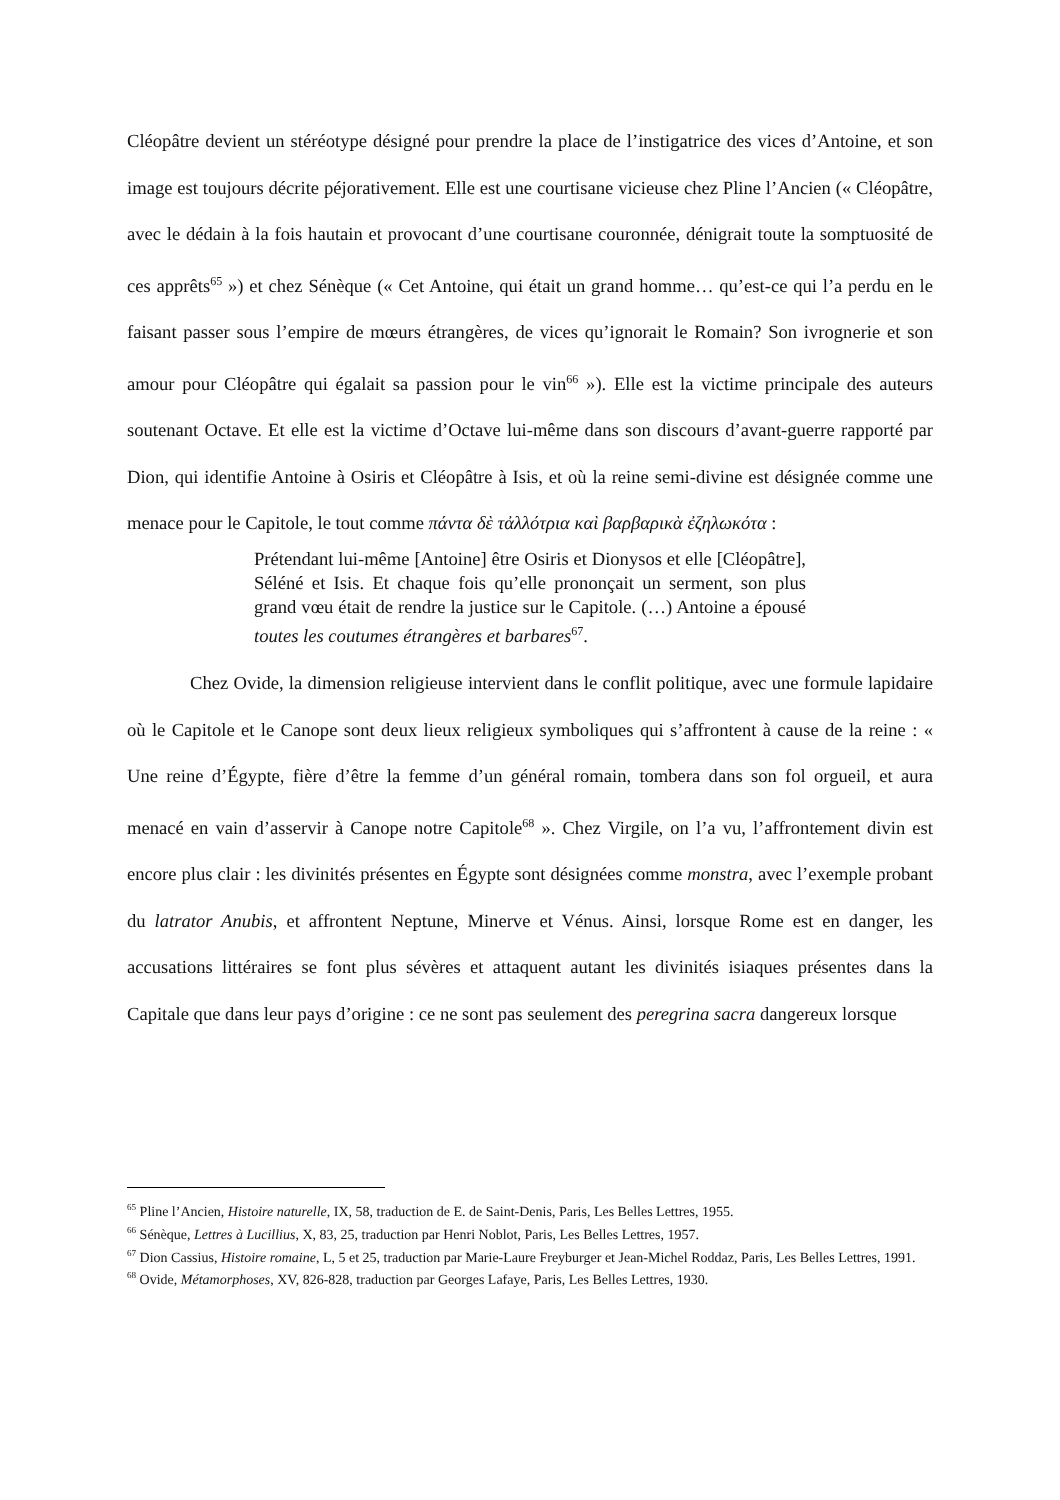Cléopâtre devient un stéréotype désigné pour prendre la place de l’instigatrice des vices d’Antoine, et son image est toujours décrite péjorativement. Elle est une courtisane vicieuse chez Pline l’Ancien (« Cléopâtre, avec le dédain à la fois hautain et provocant d’une courtisane couronnée, dénigrait toute la somptuosité de ces apprêts<sup>65</sup> ») et chez Sénèque (« Cet Antoine, qui était un grand homme… qu’est-ce qui l’a perdu en le faisant passer sous l’empire de mœurs étrangères, de vices qu’ignorait le Romain? Son ivrognerie et son amour pour Cléopâtre qui égalait sa passion pour le vin<sup>66</sup> »). Elle est la victime principale des auteurs soutenant Octave. Et elle est la victime d’Octave lui-même dans son discours d’avant-guerre rapporté par Dion, qui identifie Antoine à Osiris et Cléopâtre à Isis, et où la reine semi-divine est désignée comme une menace pour le Capitole, le tout comme πάντα δὲ τἀλλότρια καὶ βαρβαρικὰ ἐζηλωκότα :
Prétendant lui-même [Antoine] être Osiris et Dionysos et elle [Cléopâtre], Séléné et Isis. Et chaque fois qu’elle prononçait un serment, son plus grand vœu était de rendre la justice sur le Capitole. (…) Antoine a épousé toutes les coutumes étrangères et barbares<sup>67</sup>.
Chez Ovide, la dimension religieuse intervient dans le conflit politique, avec une formule lapidaire où le Capitole et le Canope sont deux lieux religieux symboliques qui s’affrontent à cause de la reine : « Une reine d’Égypte, fière d’être la femme d’un général romain, tombera dans son fol orgueil, et aura menacé en vain d’asservir à Canope notre Capitole<sup>68</sup> ». Chez Virgile, on l’a vu, l’affrontement divin est encore plus clair : les divinités présentes en Égypte sont désignées comme monstra, avec l’exemple probant du latrator Anubis, et affrontent Neptune, Minerve et Vénus. Ainsi, lorsque Rome est en danger, les accusations littéraires se font plus sévères et attaquent autant les divinités isiaques présentes dans la Capitale que dans leur pays d’origine : ce ne sont pas seulement des peregrina sacra dangereux lorsque
<sup>65</sup> Pline l’Ancien, Histoire naturelle, IX, 58, traduction de E. de Saint-Denis, Paris, Les Belles Lettres, 1955.
<sup>66</sup> Sénèque, Lettres à Lucillius, X, 83, 25, traduction par Henri Noblot, Paris, Les Belles Lettres, 1957.
<sup>67</sup> Dion Cassius, Histoire romaine, L, 5 et 25, traduction par Marie-Laure Freyburger et Jean-Michel Roddaz, Paris, Les Belles Lettres, 1991.
<sup>68</sup> Ovide, Métamorphoses, XV, 826-828, traduction par Georges Lafaye, Paris, Les Belles Lettres, 1930.